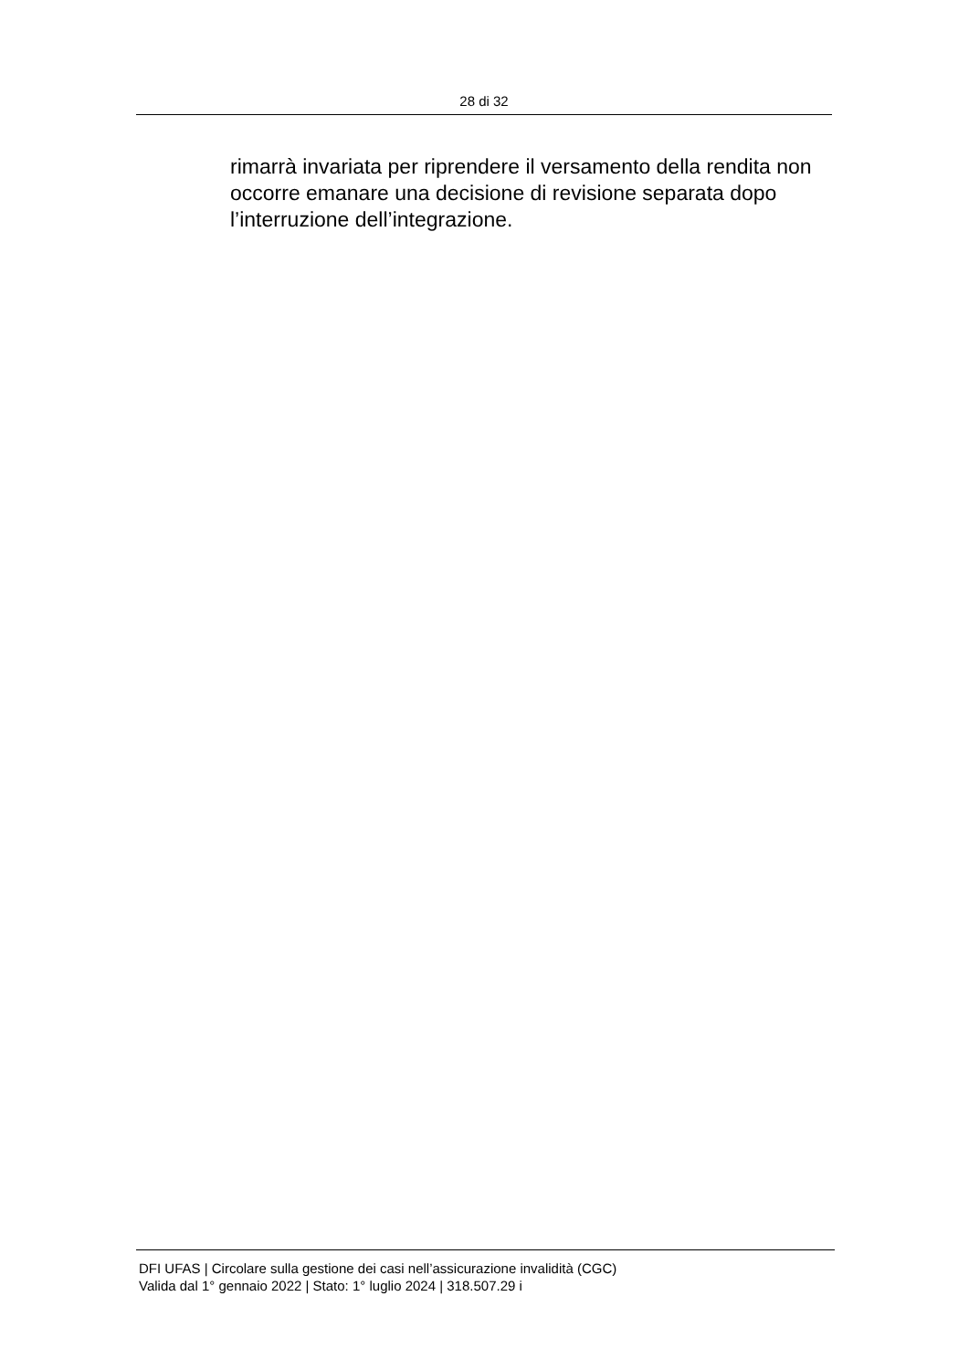28 di 32
rimarrà invariata per riprendere il versamento della rendita non occorre emanare una decisione di revisione separata dopo l’interruzione dell’integrazione.
DFI UFAS | Circolare sulla gestione dei casi nell’assicurazione invalidità (CGC)
Valida dal 1° gennaio 2022 | Stato: 1° luglio 2024 | 318.507.29 i